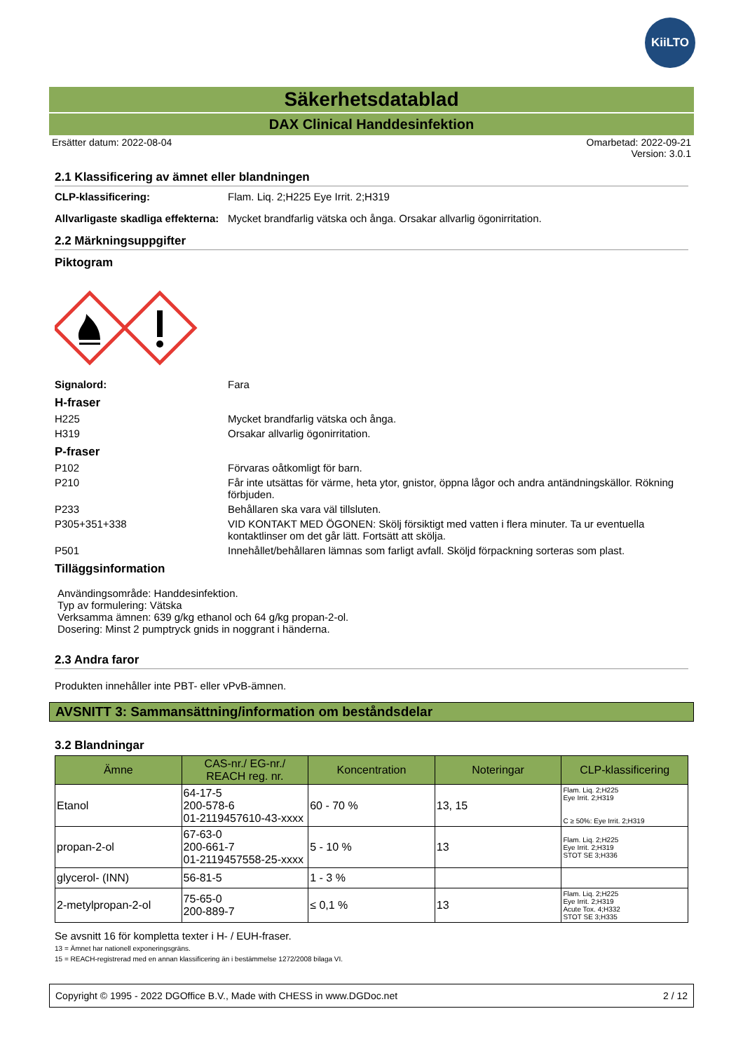KiiLTO
Säkerhetsdatablad
DAX Clinical Handdesinfektion
Ersätter datum: 2022-08-04 Omarbetad: 2022-09-21
Version: 3.0.1
2.1 Klassificering av ämnet eller blandningen
CLP-klassificering: Flam. Liq. 2;H225 Eye Irrit. 2;H319
Allvarligaste skadliga effekterna:
Mycket brandfarlig vätska och ånga. Orsakar allvarlig ögonirritation.
2.2 Märkningsuppgifter
Piktogram
Signalord: Fara
H-fraser
H225 Mycket brandfarlig vätska och ånga.
H319 Orsakar allvarlig ögonirritation.
P-fraser
P102 Förvaras oåtkomligt för barn.
P210 Får inte utsättas för värme, heta ytor, gnistor, öppna lågor och andra antändningskällor. Rökning förbjuden.
P233 Behållaren ska vara väl tillsluten.
P305+351+338 VID KONTAKT MED ÖGONEN: Skölj försiktigt med vatten i flera minuter. Ta ur eventuella kontaktlinser om det går lätt. Fortsätt att skölja.
P501 Innehållet/behållaren lämnas som farligt avfall. Sköljd förpackning sorteras som plast.
Tilläggsinformation
Användingsområde: Handdesinfektion.
Typ av formulering: Vätska
Verksamma ämnen: 639 g/kg ethanol och 64 g/kg propan-2-ol.
Dosering: Minst 2 pumptryck gnids in noggrant i händerna.
2.3 Andra faror
Produkten innehåller inte PBT- eller vPvB-ämnen.
AVSNITT 3: Sammansättning/information om beståndsdelar
3.2 Blandningar
| Ämne | CAS-nr./ EG-nr./ REACH reg. nr. | Koncentration | Noteringar | CLP-klassificering |
| --- | --- | --- | --- | --- |
| Etanol | 64-17-5 200-578-6 01-2119457610-43-xxxx | 60 - 70 % | 13, 15 | Flam. Liq. 2;H225 Eye Irrit. 2;H319 C ≥ 50%: Eye Irrit. 2;H319 |
| propan-2-ol | 67-63-0 200-661-7 01-2119457558-25-xxxx | 5 - 10 % | 13 | Flam. Liq. 2;H225 Eye Irrit. 2;H319 STOT SE 3;H336 |
| glycerol- (INN) | 56-81-5 | 1 - 3 % | | |
| 2-metylpropan-2-ol | 75-65-0 200-889-7 | ≤ 0,1 % | 13 | Flam. Liq. 2;H225 Eye Irrit. 2;H319 Acute Tox. 4;H332 STOT SE 3;H335 |
Se avsnitt 16 för kompletta texter i H- / EUH-fraser.
13 = Ämnet har nationell exponeringsgräns.
15 = REACH-registrerad med en annan klassificering än i bestämmelse 1272/2008 bilaga VI.
Copyright © 1995 - 2022 DGOffice B.V., Made with CHESS in www.DGDoc.net 2 / 12